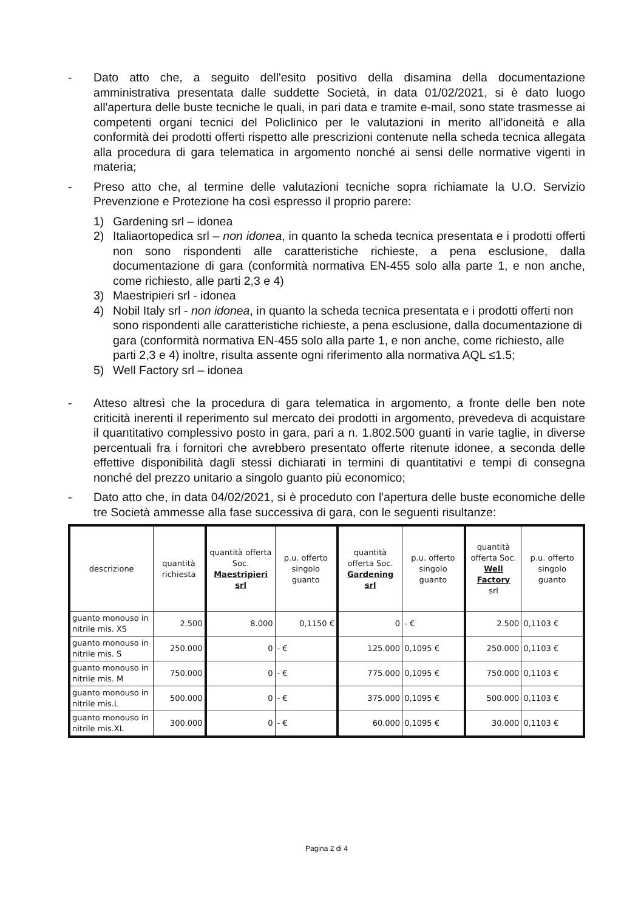- Dato atto che, a seguito dell'esito positivo della disamina della documentazione amministrativa presentata dalle suddette Società, in data 01/02/2021, si è dato luogo all'apertura delle buste tecniche le quali, in pari data e tramite e-mail, sono state trasmesse ai competenti organi tecnici del Policlinico per le valutazioni in merito all'idoneità e alla conformità dei prodotti offerti rispetto alle prescrizioni contenute nella scheda tecnica allegata alla procedura di gara telematica in argomento nonché ai sensi delle normative vigenti in materia;
- Preso atto che, al termine delle valutazioni tecniche sopra richiamate la U.O. Servizio Prevenzione e Protezione ha così espresso il proprio parere:
1) Gardening srl – idonea
2) Italiaortopedica srl – non idonea, in quanto la scheda tecnica presentata e i prodotti offerti non sono rispondenti alle caratteristiche richieste, a pena esclusione, dalla documentazione di gara (conformità normativa EN-455 solo alla parte 1, e non anche, come richiesto, alle parti 2,3 e 4)
3) Maestripieri srl - idonea
4) Nobil Italy srl - non idonea, in quanto la scheda tecnica presentata e i prodotti offerti non sono rispondenti alle caratteristiche richieste, a pena esclusione, dalla documentazione di gara (conformità normativa EN-455 solo alla parte 1, e non anche, come richiesto, alle parti 2,3 e 4) inoltre, risulta assente ogni riferimento alla normativa AQL ≤1.5;
5) Well Factory srl – idonea
- Atteso altresì che la procedura di gara telematica in argomento, a fronte delle ben note criticità inerenti il reperimento sul mercato dei prodotti in argomento, prevedeva di acquistare il quantitativo complessivo posto in gara, pari a n. 1.802.500 guanti in varie taglie, in diverse percentuali fra i fornitori che avrebbero presentato offerte ritenute idonee, a seconda delle effettive disponibilità dagli stessi dichiarati in termini di quantitativi e tempi di consegna nonché del prezzo unitario a singolo guanto più economico;
- Dato atto che, in data 04/02/2021, si è proceduto con l'apertura delle buste economiche delle tre Società ammesse alla fase successiva di gara, con le seguenti risultanze:
| descrizione | quantità richiesta | quantità offerta Soc. Maestripieri srl | p.u. offerto singolo guanto | quantità offerta Soc. Gardening srl | p.u. offerto singolo guanto | quantità offerta Soc. Well Factory srl | p.u. offerto singolo guanto |
| --- | --- | --- | --- | --- | --- | --- | --- |
| guanto monouso in nitrile mis. XS | 2.500 | 8.000 | 0,1150 € | 0 | - € | 2.500 | 0,1103 € |
| guanto monouso in nitrile mis. S | 250.000 | 0 | - € | 125.000 | 0,1095 € | 250.000 | 0,1103 € |
| guanto monouso in nitrile mis. M | 750.000 | 0 | - € | 775.000 | 0,1095 € | 750.000 | 0,1103 € |
| guanto monouso in nitrile mis.L | 500.000 | 0 | - € | 375.000 | 0,1095 € | 500.000 | 0,1103 € |
| guanto monouso in nitrile mis.XL | 300.000 | 0 | - € | 60.000 | 0,1095 € | 30.000 | 0,1103 € |
Pagina 2 di 4